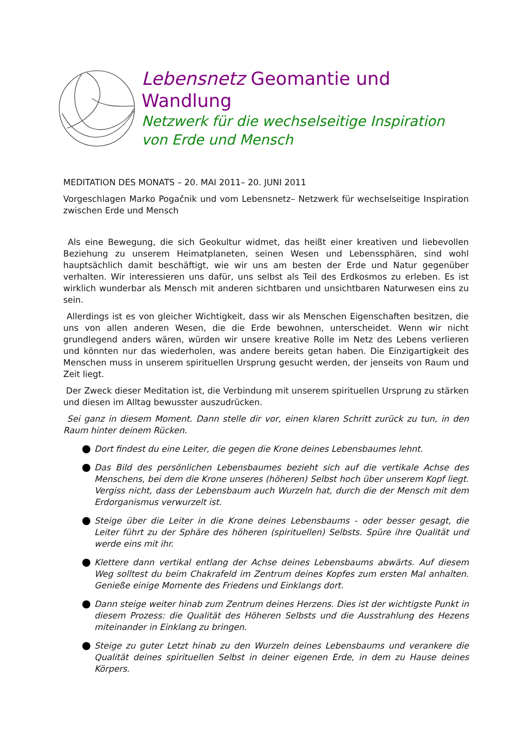Lebensnetz Geomantie und Wandlung
Netzwerk für die wechselseitige Inspiration
von Erde und Mensch
MEDITATION DES MONATS – 20. MAI 2011– 20. JUNI 2011
Vorgeschlagen Marko Pogačnik und vom Lebensnetz– Netzwerk für wechselseitige Inspiration zwischen Erde und Mensch
Als eine Bewegung, die sich Geokultur widmet, das heißt einer kreativen und liebevollen Beziehung zu unserem Heimatplaneten, seinen Wesen und Lebenssphären, sind wohl hauptsächlich damit beschäftigt, wie wir uns am besten der Erde und Natur gegenüber verhalten. Wir interessieren uns dafür, uns selbst als Teil des Erdkosmos zu erleben. Es ist wirklich wunderbar als Mensch mit anderen sichtbaren und unsichtbaren Naturwesen eins zu sein.
Allerdings ist es von gleicher Wichtigkeit, dass wir als Menschen Eigenschaften besitzen, die uns von allen anderen Wesen, die die Erde bewohnen, unterscheidet. Wenn wir nicht grundlegend anders wären, würden wir unsere kreative Rolle im Netz des Lebens verlieren und könnten nur das wiederholen, was andere bereits getan haben. Die Einzigartigkeit des Menschen muss in unserem spirituellen Ursprung gesucht werden, der jenseits von Raum und Zeit liegt.
Der Zweck dieser Meditation ist, die Verbindung mit unserem spirituellen Ursprung zu stärken und diesen im Alltag bewusster auszudrücken.
Sei ganz in diesem Moment. Dann stelle dir vor, einen klaren Schritt zurück zu tun, in den Raum hinter deinem Rücken.
Dort findest du eine Leiter, die gegen die Krone deines Lebensbaumes lehnt.
Das Bild des persönlichen Lebensbaumes bezieht sich auf die vertikale Achse des Menschens, bei dem die Krone unseres (höheren) Selbst hoch über unserem Kopf liegt. Vergiss nicht, dass der Lebensbaum auch Wurzeln hat, durch die der Mensch mit dem Erdorganismus verwurzelt ist.
Steige über die Leiter in die Krone deines Lebensbaums - oder besser gesagt, die Leiter führt zu der Sphäre des höheren (spirituellen) Selbsts. Spüre ihre Qualität und werde eins mit ihr.
Klettere dann vertikal entlang der Achse deines Lebensbaums abwärts. Auf diesem Weg solltest du beim Chakrafeld im Zentrum deines Kopfes zum ersten Mal anhalten. Genieße einige Momente des Friedens und Einklangs dort.
Dann steige weiter hinab zum Zentrum deines Herzens. Dies ist der wichtigste Punkt in diesem Prozess: die Qualität des Höheren Selbsts und die Ausstrahlung des Hezens miteinander in Einklang zu bringen.
Steige zu guter Letzt hinab zu den Wurzeln deines Lebensbaums und verankere die Qualität deines spirituellen Selbst in deiner eigenen Erde, in dem zu Hause deines Körpers.